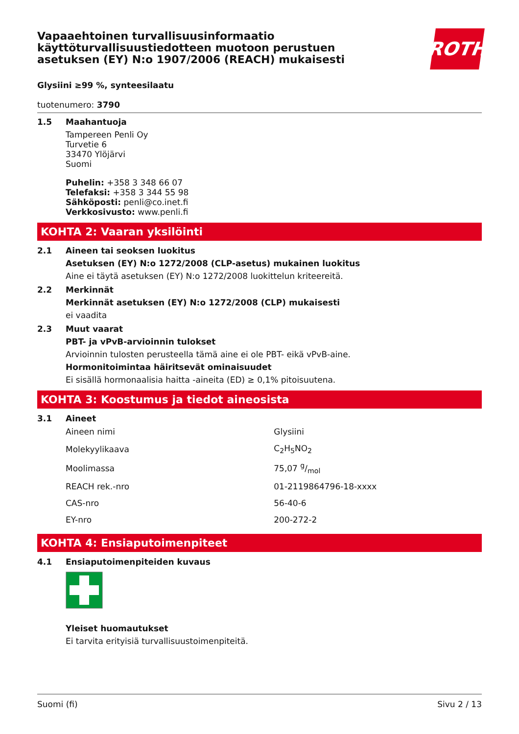Vapaaehtoinen turvallisuusinformaatio
käyttöturvallisuustiedotteen muotoon perustuen
asetuksen (EY) N:o 1907/2006 (REACH) mukaisesti
ROTH
Glysiini ≥99 %, synteesilaatu
tuotenumero: 3790
1.5 Maahantuoja
Tampereen Penli Oy
Turvetie 6
33470 Ylöjärvi
Suomi
Puhelin: +358 3 348 66 07
Telefaksi: +358 3 344 55 98
Sähköposti: penli@co.inet.fi
Verkkosivusto: www.penli.fi
KOHTA 2: Vaaran yksilöinti
2.1 Aineen tai seoksen luokitus
Asetuksen (EY) N:o 1272/2008 (CLP-asetus) mukainen luokitus
Aine ei täytä asetuksen (EY) N:o 1272/2008 luokittelun kriteereitä.
2.2 Merkinnät
Merkinnät asetuksen (EY) N:o 1272/2008 (CLP) mukaisesti
ei vaadita
2.3 Muut vaarat
PBT- ja vPvB-arvioinnin tulokset
Arvioinnin tulosten perusteella tämä aine ei ole PBT- eikä vPvB-aine.
Hormonitoimintaa häiritsevät ominaisuudet
Ei sisällä hormonaalisia haitta -aineita (ED) ≥ 0,1% pitoisuutena.
KOHTA 3: Koostumus ja tiedot aineosista
3.1 Aineet
| Aineen nimi | Glysiini |
| Molekyylikaava | C<sub>2</sub>H<sub>5</sub>NO<sub>2</sub> |
| Moolimassa | 75,07 g/mol |
| REACH rek.-nro | 01-2119864796-18-xxxx |
| CAS-nro | 56-40-6 |
| EY-nro | 200-272-2 |
KOHTA 4: Ensiaputoimenpiteet
4.1 Ensiaputoimenpiteiden kuvaus
Yleiset huomautukset
Ei tarvita erityisiä turvallisuustoimenpiteitä.
Suomi (fi) Sivu 2 / 13